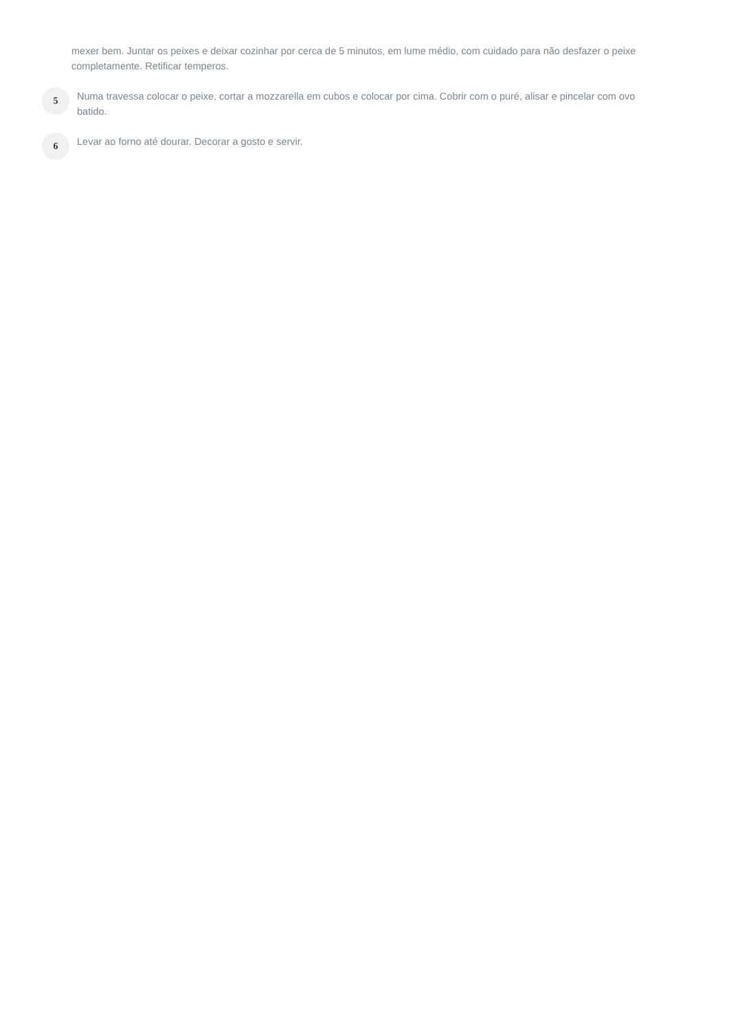mexer bem. Juntar os peixes e deixar cozinhar por cerca de 5 minutos, em lume médio, com cuidado para não desfazer o peixe completamente. Retificar temperos.
5
Numa travessa colocar o peixe, cortar a mozzarella em cubos e colocar por cima. Cobrir com o puré, alisar e pincelar com ovo batido.
6
Levar ao forno até dourar. Decorar a gosto e servir.